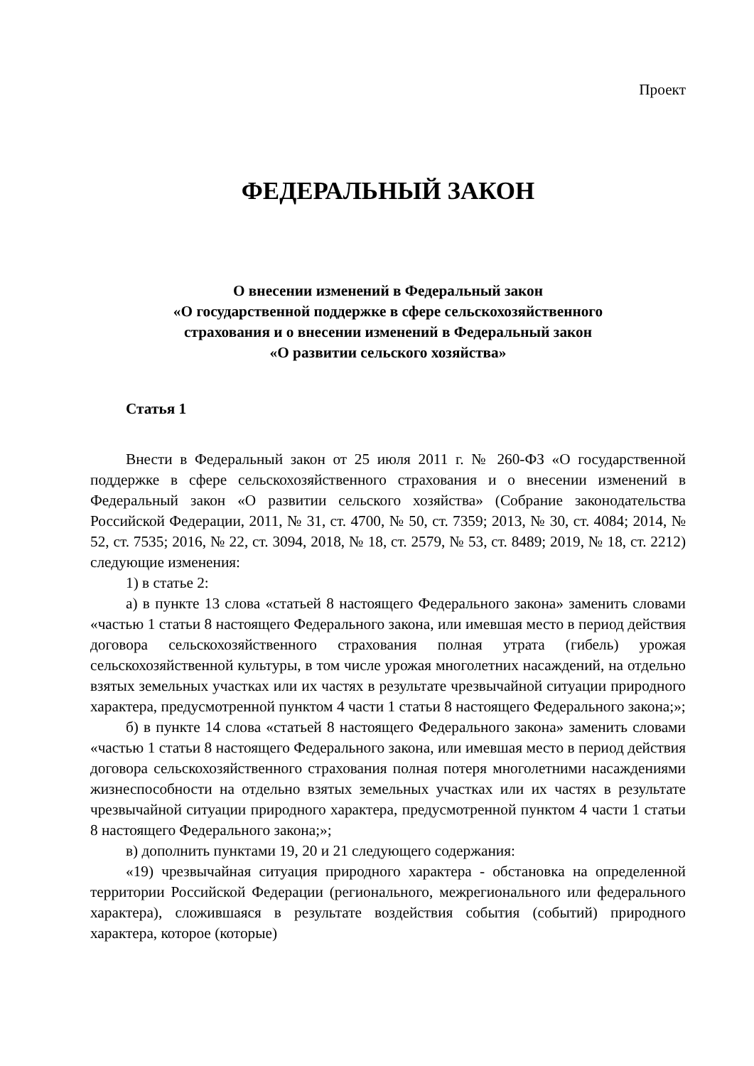Проект
ФЕДЕРАЛЬНЫЙ ЗАКОН
О внесении изменений в Федеральный закон
«О государственной поддержке в сфере сельскохозяйственного
страхования и о внесении изменений в Федеральный закон
«О развитии сельского хозяйства»
Статья 1
Внести в Федеральный закон от 25 июля 2011 г. № 260-ФЗ «О государственной поддержке в сфере сельскохозяйственного страхования и о внесении изменений в Федеральный закон «О развитии сельского хозяйства» (Собрание законодательства Российской Федерации, 2011, № 31, ст. 4700, № 50, ст. 7359; 2013, № 30, ст. 4084; 2014, № 52, ст. 7535; 2016, № 22, ст. 3094, 2018, № 18, ст. 2579, № 53, ст. 8489; 2019, № 18, ст. 2212) следующие изменения:
1) в статье 2:
а) в пункте 13 слова «статьей 8 настоящего Федерального закона» заменить словами «частью 1 статьи 8 настоящего Федерального закона, или имевшая место в период действия договора сельскохозяйственного страхования полная утрата (гибель) урожая сельскохозяйственной культуры, в том числе урожая многолетних насаждений, на отдельно взятых земельных участках или их частях в результате чрезвычайной ситуации природного характера, предусмотренной пунктом 4 части 1 статьи 8 настоящего Федерального закона;»;
б) в пункте 14 слова «статьей 8 настоящего Федерального закона» заменить словами «частью 1 статьи 8 настоящего Федерального закона, или имевшая место в период действия договора сельскохозяйственного страхования полная потеря многолетними насаждениями жизнеспособности на отдельно взятых земельных участках или их частях в результате чрезвычайной ситуации природного характера, предусмотренной пунктом 4 части 1 статьи 8 настоящего Федерального закона;»;
в) дополнить пунктами 19, 20 и 21 следующего содержания:
«19) чрезвычайная ситуация природного характера - обстановка на определенной территории Российской Федерации (регионального, межрегионального или федерального характера), сложившаяся в результате воздействия события (событий) природного характера, которое (которые)